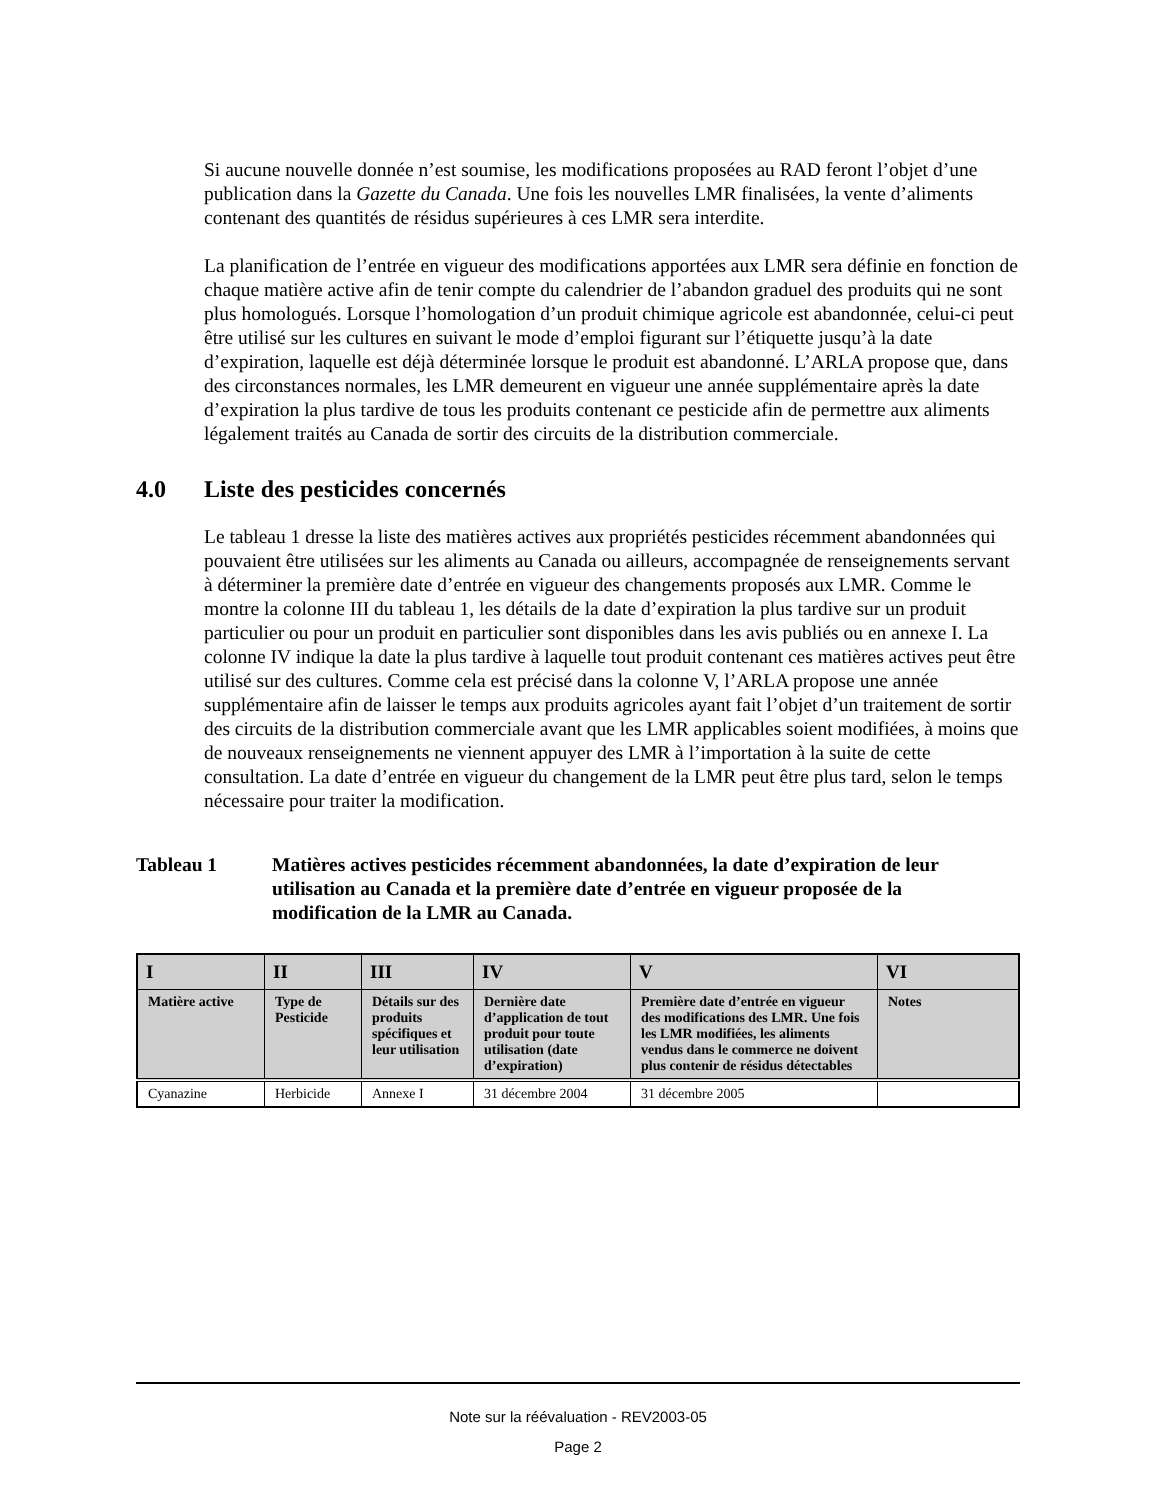Si aucune nouvelle donnée n’est soumise, les modifications proposées au RAD feront l’objet d’une publication dans la Gazette du Canada. Une fois les nouvelles LMR finalisées, la vente d’aliments contenant des quantités de résidus supérieures à ces LMR sera interdite.
La planification de l’entrée en vigueur des modifications apportées aux LMR sera définie en fonction de chaque matière active afin de tenir compte du calendrier de l’abandon graduel des produits qui ne sont plus homologués. Lorsque l’homologation d’un produit chimique agricole est abandonnée, celui-ci peut être utilisé sur les cultures en suivant le mode d’emploi figurant sur l’étiquette jusqu’à la date d’expiration, laquelle est déjà déterminée lorsque le produit est abandonné. L’ARLA propose que, dans des circonstances normales, les LMR demeurent en vigueur une année supplémentaire après la date d’expiration la plus tardive de tous les produits contenant ce pesticide afin de permettre aux aliments légalement traités au Canada de sortir des circuits de la distribution commerciale.
4.0 Liste des pesticides concernés
Le tableau 1 dresse la liste des matières actives aux propriétés pesticides récemment abandonnées qui pouvaient être utilisées sur les aliments au Canada ou ailleurs, accompagnée de renseignements servant à déterminer la première date d’entrée en vigueur des changements proposés aux LMR. Comme le montre la colonne III du tableau 1, les détails de la date d’expiration la plus tardive sur un produit particulier ou pour un produit en particulier sont disponibles dans les avis publiés ou en annexe I. La colonne IV indique la date la plus tardive à laquelle tout produit contenant ces matières actives peut être utilisé sur des cultures. Comme cela est précisé dans la colonne V, l’ARLA propose une année supplémentaire afin de laisser le temps aux produits agricoles ayant fait l’objet d’un traitement de sortir des circuits de la distribution commerciale avant que les LMR applicables soient modifiées, à moins que de nouveaux renseignements ne viennent appuyer des LMR à l’importation à la suite de cette consultation. La date d’entrée en vigueur du changement de la LMR peut être plus tard, selon le temps nécessaire pour traiter la modification.
Tableau 1 Matières actives pesticides récemment abandonnées, la date d’expiration de leur utilisation au Canada et la première date d’entrée en vigueur proposée de la modification de la LMR au Canada.
| I | II | III | IV | V | VI |
| --- | --- | --- | --- | --- | --- |
| Matière active | Type de Pesticide | Détails sur des produits spécifiques et leur utilisation | Dernière date d’application de tout produit pour toute utilisation (date d’expiration) | Première date d’entrée en vigueur des modifications des LMR. Une fois les LMR modifiées, les aliments vendus dans le commerce ne doivent plus contenir de résidus détectables | Notes |
| Cyanazine | Herbicide | Annexe I | 31 décembre 2004 | 31 décembre 2005 | |
Note sur la réévaluation - REV2003-05
Page 2